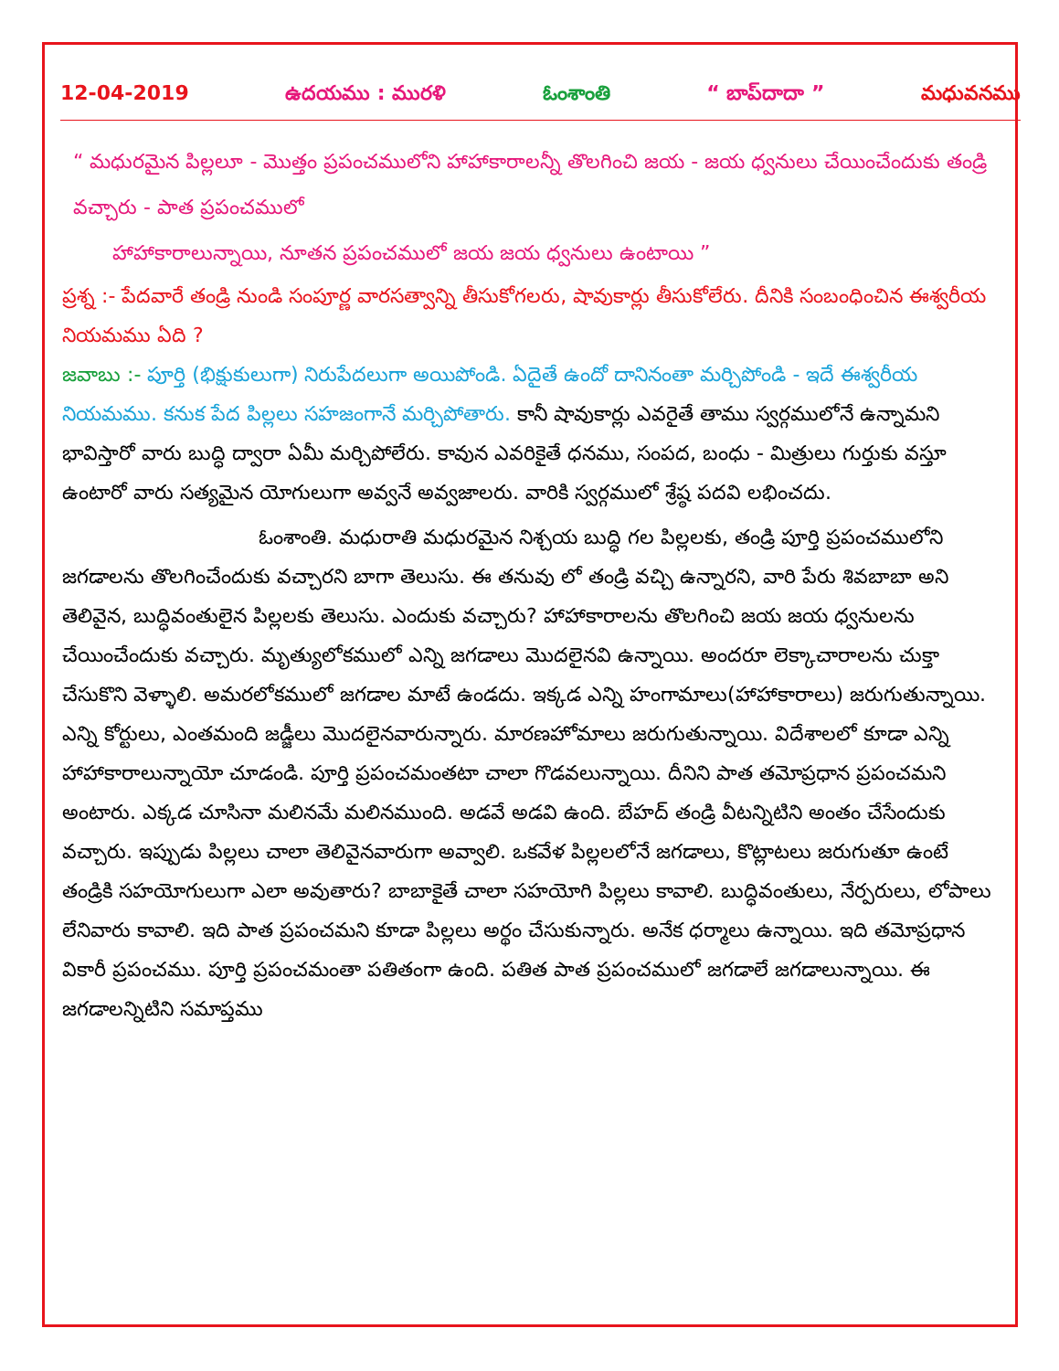12-04-2019 ఉదయము : మురళి ఓంశాంతి “ బాప్‌దాదా ” మధువనము
“ మధురమైన పిల్లలూ - మొత్తం ప్రపంచములోని హాహాకారాలన్నీ తొలగించి జయ - జయ ధ్వనులు చేయించేందుకు తండ్రి వచ్చారు - పాత ప్రపంచములో
హాహాకారాలున్నాయి, నూతన ప్రపంచములో జయ జయ ధ్వనులు ఉంటాయి ”
ప్రశ్న :- పేదవారే తండ్రి నుండి సంపూర్ణ వారసత్వాన్ని తీసుకోగలరు, షావుకార్లు తీసుకోలేరు. దీనికి సంబంధించిన ఈశ్వరీయ నియమము ఏది ?
జవాబు :- పూర్తి (భిక్షుకులుగా) నిరుపేదలుగా అయిపోండి. ఏదైతే ఉందో దానినంతా మర్చిపోండి - ఇదే ఈశ్వరీయ నియమము. కనుక పేద పిల్లలు సహజంగానే మర్చిపోతారు. కానీ షావుకార్లు ఎవరైతే తాము స్వర్గములోనే ఉన్నామని భావిస్తారో వారు బుద్ధి ద్వారా ఏమీ మర్చిపోలేరు. కావున ఎవరికైతే ధనము, సంపద, బంధు - మిత్రులు గుర్తుకు వస్తూ ఉంటారో వారు సత్యమైన యోగులుగా అవ్వనే అవ్వజాలరు. వారికి స్వర్గములో శ్రేష్ఠ పదవి లభించదు.
ఓంశాంతి. మధురాతి మధురమైన నిశ్చయ బుద్ధి గల పిల్లలకు, తండ్రి పూర్తి ప్రపంచములోని జగడాలను తొలగించేందుకు వచ్చారని బాగా తెలుసు. ఈ తనువు లో తండ్రి వచ్చి ఉన్నారని, వారి పేరు శివబాబా అని తెలివైన, బుద్ధివంతులైన పిల్లలకు తెలుసు. ఎందుకు వచ్చారు? హాహాకారాలను తొలగించి జయ జయ ధ్వనులను చేయించేందుకు వచ్చారు. మృత్యులోకములో ఎన్ని జగడాలు మొదలైనవి ఉన్నాయి. అందరూ లెక్కాచారాలను చుక్తా చేసుకొని వెళ్ళాలి. అమరలోకములో జగడాల మాటే ఉండదు. ఇక్కడ ఎన్ని హంగామాలు(హాహాకారాలు) జరుగుతున్నాయి. ఎన్ని కోర్టులు, ఎంతమంది జడ్జీలు మొదలైనవారున్నారు. మారణహోమాలు జరుగుతున్నాయి. విదేశాలలో కూడా ఎన్ని హాహాకారాలున్నాయో చూడండి. పూర్తి ప్రపంచమంతటా చాలా గొడవలున్నాయి. దీనిని పాత తమోప్రధాన ప్రపంచమని అంటారు. ఎక్కడ చూసినా మలినమే మలినముంది. అడవే అడవి ఉంది. బేహద్ తండ్రి వీటన్నిటిని అంతం చేసేందుకు వచ్చారు. ఇప్పుడు పిల్లలు చాలా తెలివైనవారుగా అవ్వాలి. ఒకవేళ పిల్లలలోనే జగడాలు, కొట్లాటలు జరుగుతూ ఉంటే తండ్రికి సహయోగులుగా ఎలా అవుతారు? బాబాకైతే చాలా సహయోగి పిల్లలు కావాలి. బుద్ధివంతులు, నేర్పరులు, లోపాలు లేనివారు కావాలి. ఇది పాత ప్రపంచమని కూడా పిల్లలు అర్థం చేసుకున్నారు. అనేక ధర్మాలు ఉన్నాయి. ఇది తమోప్రధాన వికారీ ప్రపంచము. పూర్తి ప్రపంచమంతా పతితంగా ఉంది. పతిత పాత ప్రపంచములో జగడాలే జగడాలున్నాయి. ఈ జగడాలన్నిటిని సమాప్తము